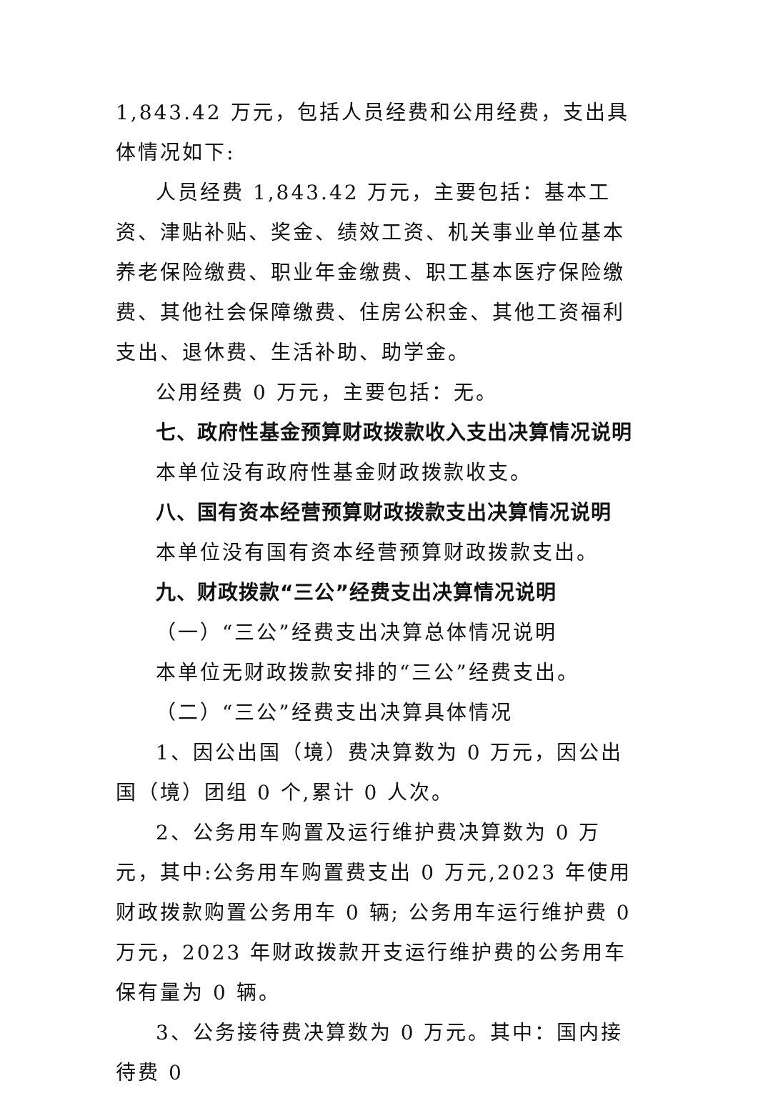1,843.42 万元，包括人员经费和公用经费，支出具体情况如下:
人员经费 1,843.42 万元，主要包括：基本工资、津贴补贴、奖金、绩效工资、机关事业单位基本养老保险缴费、职业年金缴费、职工基本医疗保险缴费、其他社会保障缴费、住房公积金、其他工资福利支出、退休费、生活补助、助学金。
公用经费 0 万元，主要包括：无。
七、政府性基金预算财政拨款收入支出决算情况说明
本单位没有政府性基金财政拨款收支。
八、国有资本经营预算财政拨款支出决算情况说明
本单位没有国有资本经营预算财政拨款支出。
九、财政拨款“三公”经费支出决算情况说明
（一）“三公”经费支出决算总体情况说明
本单位无财政拨款安排的“三公”经费支出。
（二）“三公”经费支出决算具体情况
1、因公出国（境）费决算数为 0 万元，因公出国（境）团组 0 个,累计 0 人次。
2、公务用车购置及运行维护费决算数为 0 万元，其中:公务用车购置费支出 0 万元,2023 年使用财政拨款购置公务用车 0 辆; 公务用车运行维护费 0 万元，2023 年财政拨款开支运行维护费的公务用车保有量为 0 辆。
3、公务接待费决算数为 0 万元。其中：国内接待费 0